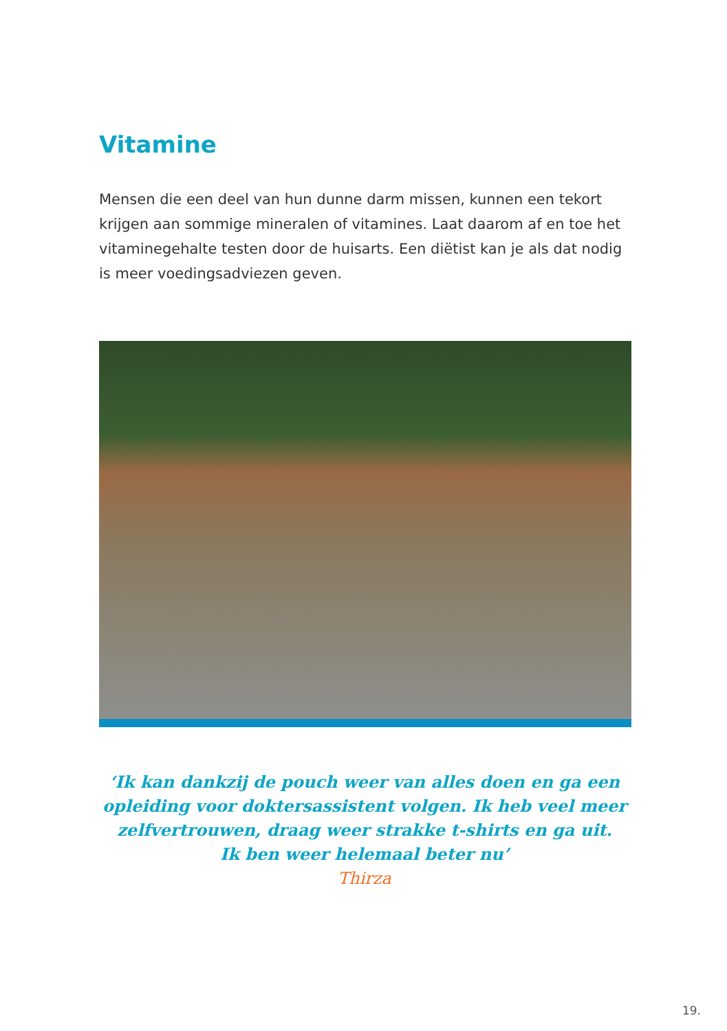Vitamine
Mensen die een deel van hun dunne darm missen, kunnen een tekort krijgen aan sommige mineralen of vitamines. Laat daarom af en toe het vitaminegehalte testen door de huisarts. Een diëtist kan je als dat nodig is meer voedingsadviezen geven.
‘Ik kan dankzij de pouch weer van alles doen en ga een opleiding voor doktersassistent volgen. Ik heb veel meer zelfvertrouwen, draag weer strakke t-shirts en ga uit.
Ik ben weer helemaal beter nu’
Thirza
19.